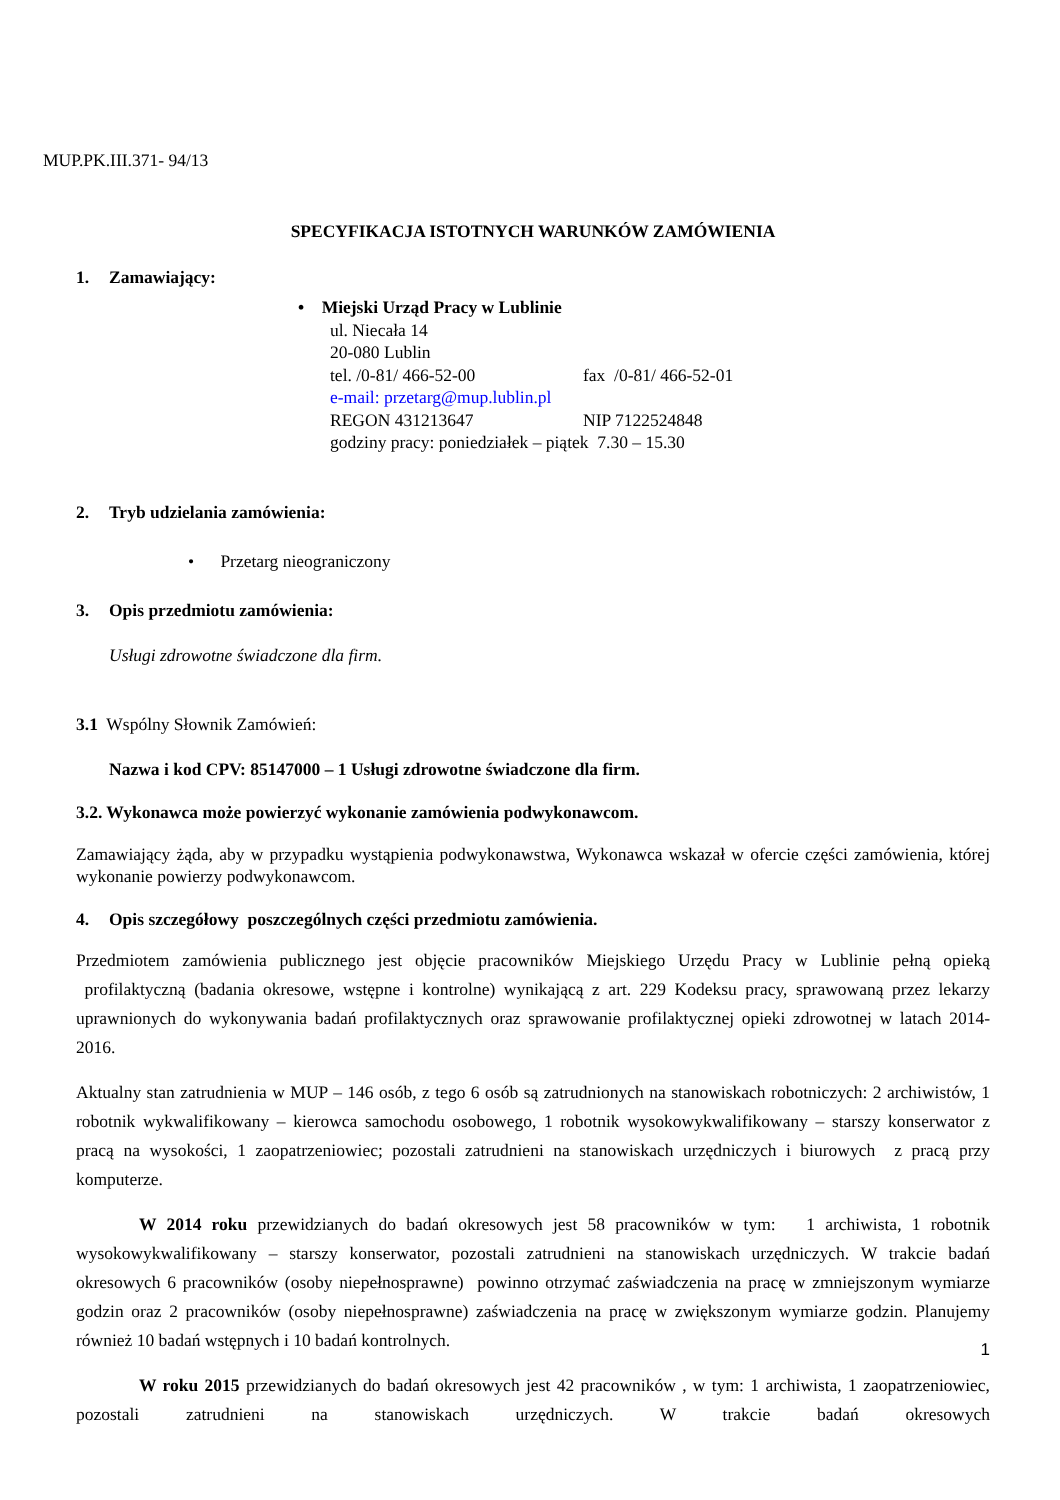MUP.PK.III.371- 94/13
SPECYFIKACJA ISTOTNYCH WARUNKÓW ZAMÓWIENIA
1. Zamawiający:
• Miejski Urząd Pracy w Lublinie
ul. Niecała 14
20-080 Lublin
tel. /0-81/ 466-52-00 fax /0-81/ 466-52-01
e-mail: przetarg@mup.lublin.pl
REGON 431213647 NIP 7122524848
godziny pracy: poniedziałek – piątek 7.30 – 15.30
2. Tryb udzielania zamówienia:
• Przetarg nieograniczony
3. Opis przedmiotu zamówienia:
Usługi zdrowotne świadczone dla firm.
3.1 Wspólny Słownik Zamówień:
Nazwa i kod CPV: 85147000 – 1 Usługi zdrowotne świadczone dla firm.
3.2. Wykonawca może powierzyć wykonanie zamówienia podwykonawcom.
Zamawiający żąda, aby w przypadku wystąpienia podwykonawstwa, Wykonawca wskazał w ofercie części zamówienia, której wykonanie powierzy podwykonawcom.
4. Opis szczegółowy poszczególnych części przedmiotu zamówienia.
Przedmiotem zamówienia publicznego jest objęcie pracowników Miejskiego Urzędu Pracy w Lublinie pełną opieką profilaktyczną (badania okresowe, wstępne i kontrolne) wynikającą z art. 229 Kodeksu pracy, sprawowaną przez lekarzy uprawnionych do wykonywania badań profilaktycznych oraz sprawowanie profilaktycznej opieki zdrowotnej w latach 2014-2016.
Aktualny stan zatrudnienia w MUP – 146 osób, z tego 6 osób są zatrudnionych na stanowiskach robotniczych: 2 archiwistów, 1 robotnik wykwalifikowany – kierowca samochodu osobowego, 1 robotnik wysokowykwalifikowany – starszy konserwator z pracą na wysokości, 1 zaopatrzeniowiec; pozostali zatrudnieni na stanowiskach urzędniczych i biurowych z pracą przy komputerze.
W 2014 roku przewidzianych do badań okresowych jest 58 pracowników w tym: 1 archiwista, 1 robotnik wysokowykwalifikowany – starszy konserwator, pozostali zatrudnieni na stanowiskach urzędniczych. W trakcie badań okresowych 6 pracowników (osoby niepełnosprawne) powinno otrzymać zaświadczenia na pracę w zmniejszonym wymiarze godzin oraz 2 pracowników (osoby niepełnosprawne) zaświadczenia na pracę w zwiększonym wymiarze godzin. Planujemy również 10 badań wstępnych i 10 badań kontrolnych.
W roku 2015 przewidzianych do badań okresowych jest 42 pracowników , w tym: 1 archiwista, 1 zaopatrzeniowiec, pozostali zatrudnieni na stanowiskach urzędniczych. W trakcie badań okresowych
1